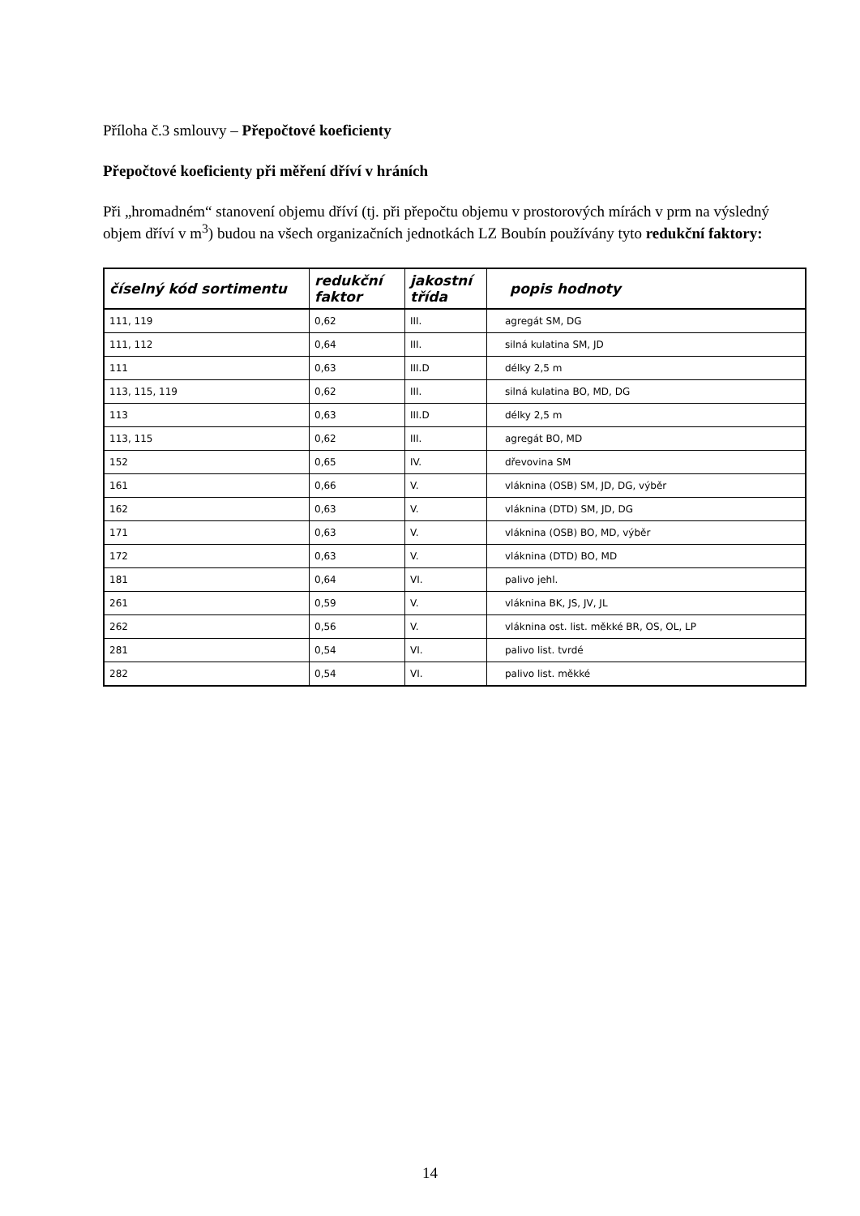Příloha č.3 smlouvy – Přepočtové koeficienty
Přepočtové koeficienty při měření dříví v hráních
Při „hromadném“ stanovení objemu dříví (tj. při přepočtu objemu v prostorových mírách v prm na výsledný objem dříví v m<sup>3</sup>) budou na všech organizačních jednotkách LZ Boubín používány tyto redukční faktory:
| číselný kód sortimentu | redukční faktor | jakostní třída | popis hodnoty |
| --- | --- | --- | --- |
| 111, 119 | 0,62 | III. | agregát SM, DG |
| 111, 112 | 0,64 | III. | silná kulatina SM, JD |
| 111 | 0,63 | III.D | délky 2,5 m |
| 113, 115, 119 | 0,62 | III. | silná kulatina BO, MD, DG |
| 113 | 0,63 | III.D | délky 2,5 m |
| 113, 115 | 0,62 | III. | agregát BO, MD |
| 152 | 0,65 | IV. | dřevovina SM |
| 161 | 0,66 | V. | vláknina (OSB) SM, JD, DG, výběr |
| 162 | 0,63 | V. | vláknina (DTD) SM, JD, DG |
| 171 | 0,63 | V. | vláknina (OSB) BO, MD, výběr |
| 172 | 0,63 | V. | vláknina (DTD) BO, MD |
| 181 | 0,64 | VI. | palivo jehl. |
| 261 | 0,59 | V. | vláknina BK, JS, JV, JL |
| 262 | 0,56 | V. | vláknina ost. list. měkké BR, OS, OL, LP |
| 281 | 0,54 | VI. | palivo list. tvrdé |
| 282 | 0,54 | VI. | palivo list. měkké |
14